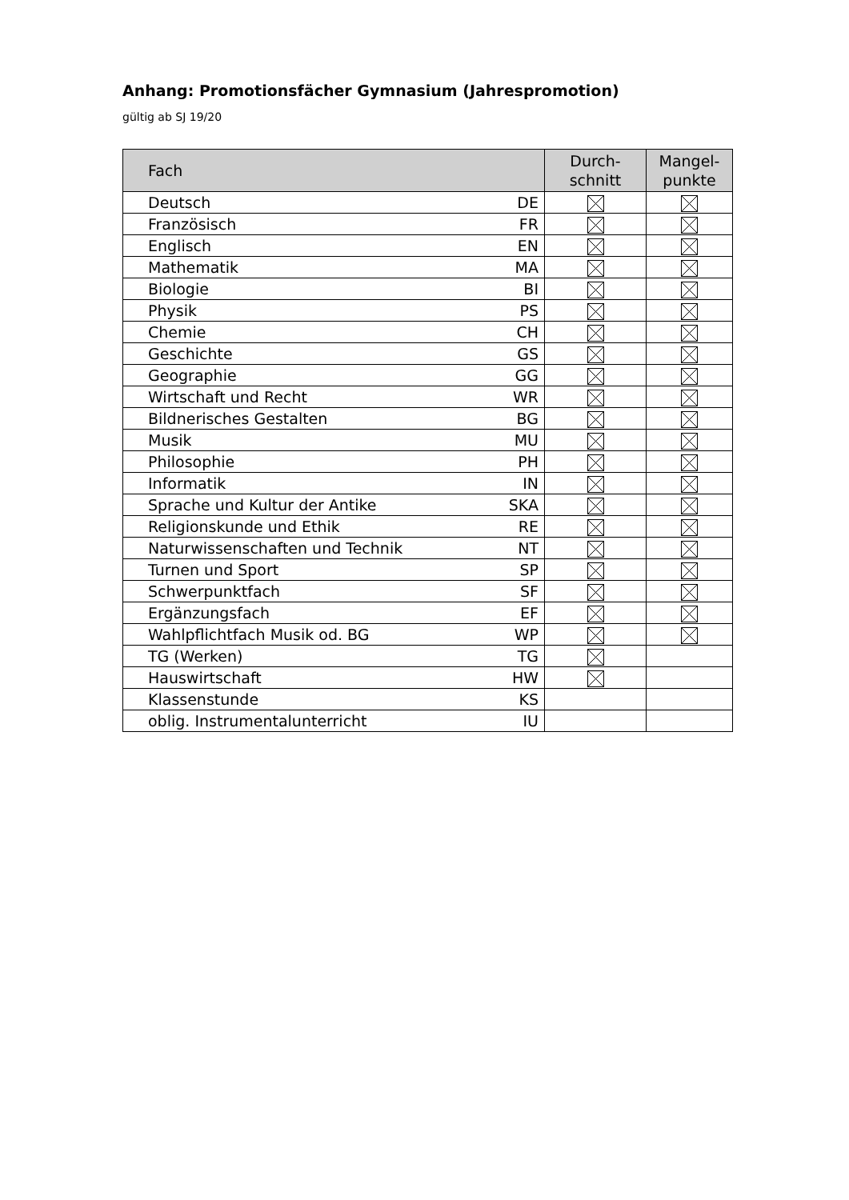Anhang: Promotionsfächer Gymnasium (Jahrespromotion)
gültig ab SJ 19/20
| Fach | | Durch- schnitt | Mangel- punkte |
| --- | --- | --- | --- |
| Deutsch | DE | | |
| Französisch | FR | | |
| Englisch | EN | | |
| Mathematik | MA | | |
| Biologie | BI | | |
| Physik | PS | | |
| Chemie | CH | | |
| Geschichte | GS | | |
| Geographie | GG | | |
| Wirtschaft und Recht | WR | | |
| Bildnerisches Gestalten | BG | | |
| Musik | MU | | |
| Philosophie | PH | | |
| Informatik | IN | | |
| Sprache und Kultur der Antike | SKA | | |
| Religionskunde und Ethik | RE | | |
| Naturwissenschaften und Technik | NT | | |
| Turnen und Sport | SP | | |
| Schwerpunktfach | SF | | |
| Ergänzungsfach | EF | | |
| Wahlpflichtfach Musik od. BG | WP | | |
| TG (Werken) | TG | | |
| Hauswirtschaft | HW | | |
| Klassenstunde | KS | | |
| oblig. Instrumentalunterricht | IU | | |